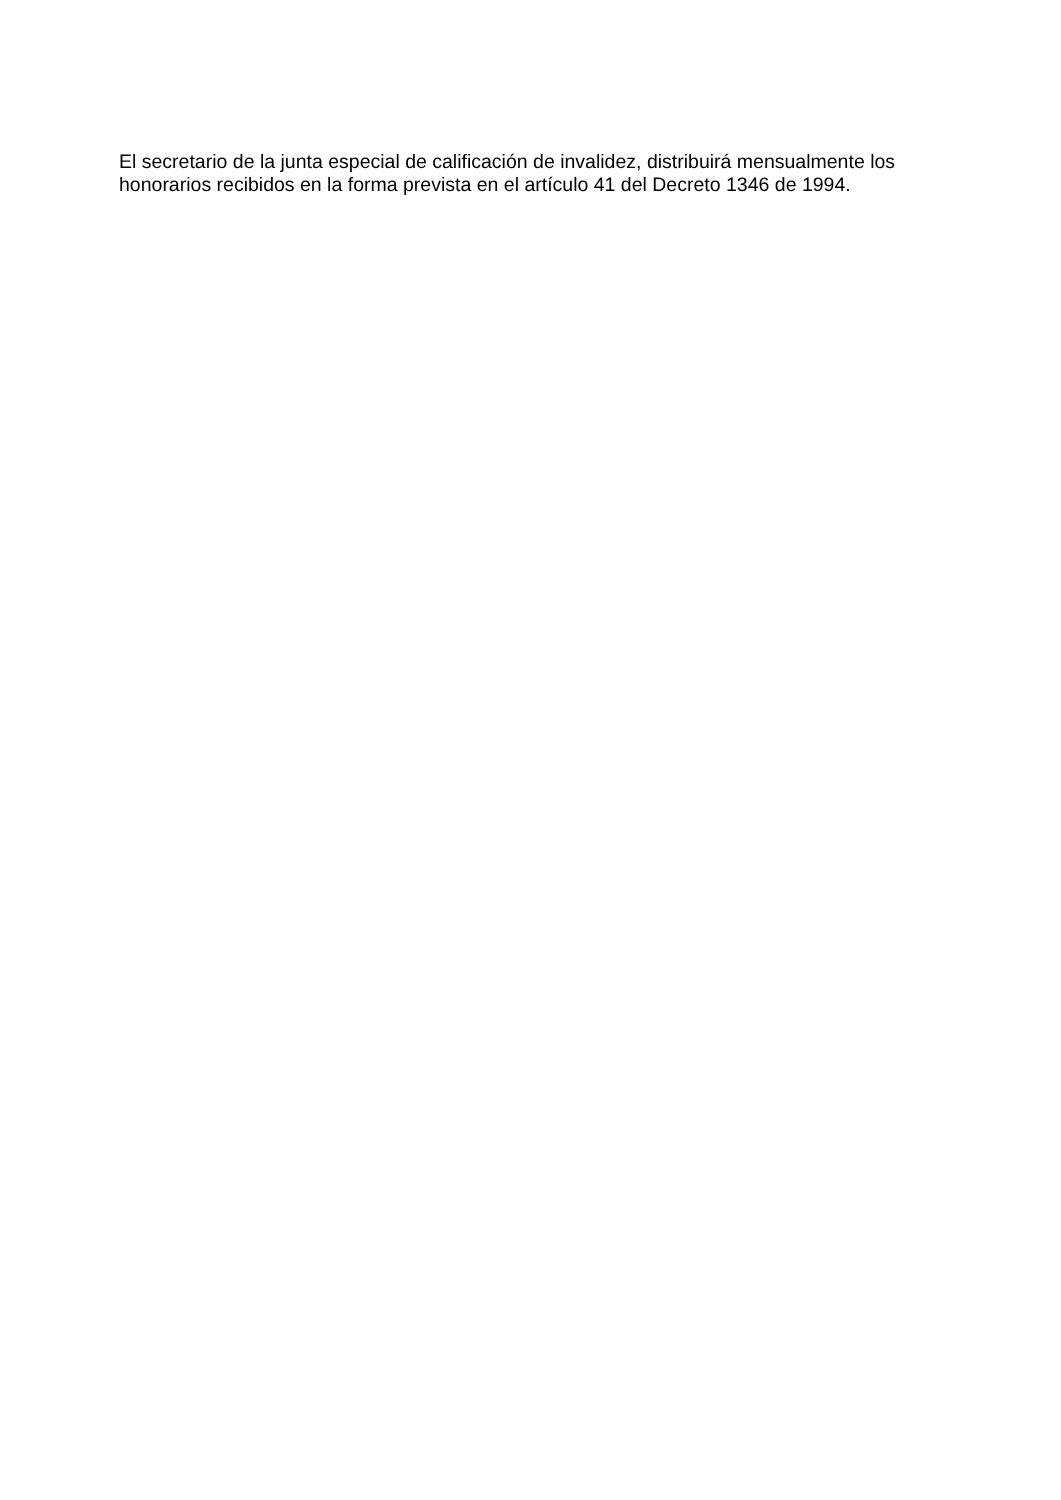El secretario de la junta especial de calificación de invalidez, distribuirá mensualmente los honorarios recibidos en la forma prevista en el artículo 41 del Decreto 1346 de 1994.